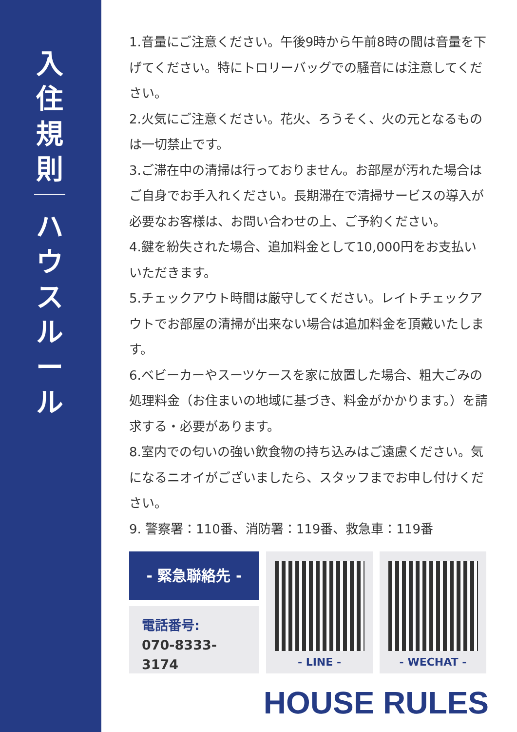入
住
規
則
ハ
ウ
ス
ル
ー
ル
1.音量にご注意ください。午後9時から午前8時の間は音量を下げてください。特にトロリーバッグでの騒音には注意してください。
2.火気にご注意ください。花火、ろうそく、火の元となるものは一切禁止です。
3.ご滞在中の清掃は行っておりません。お部屋が汚れた場合はご自身でお手入れください。長期滞在で清掃サービスの導入が必要なお客様は、お問い合わせの上、ご予約ください。
4.鍵を紛失された場合、追加料金として10,000円をお支払いいただきます。
5.チェックアウト時間は厳守してください。レイトチェックアウトでお部屋の清掃が出来ない場合は追加料金を頂戴いたします。
6.ベビーカーやスーツケースを家に放置した場合、粗大ごみの処理料金（お住まいの地域に基づき、料金がかかります。）を請求する・必要があります。
8.室内での匂いの強い飲食物の持ち込みはご遠慮ください。気になるニオイがございましたら、スタッフまでお申し付けください。
9. 警察署：110番、消防署：119番、救急車：119番
- 緊急聯絡先 -
電話番号:
070-8333-3174
- LINE - - WECHAT -
HOUSE RULES